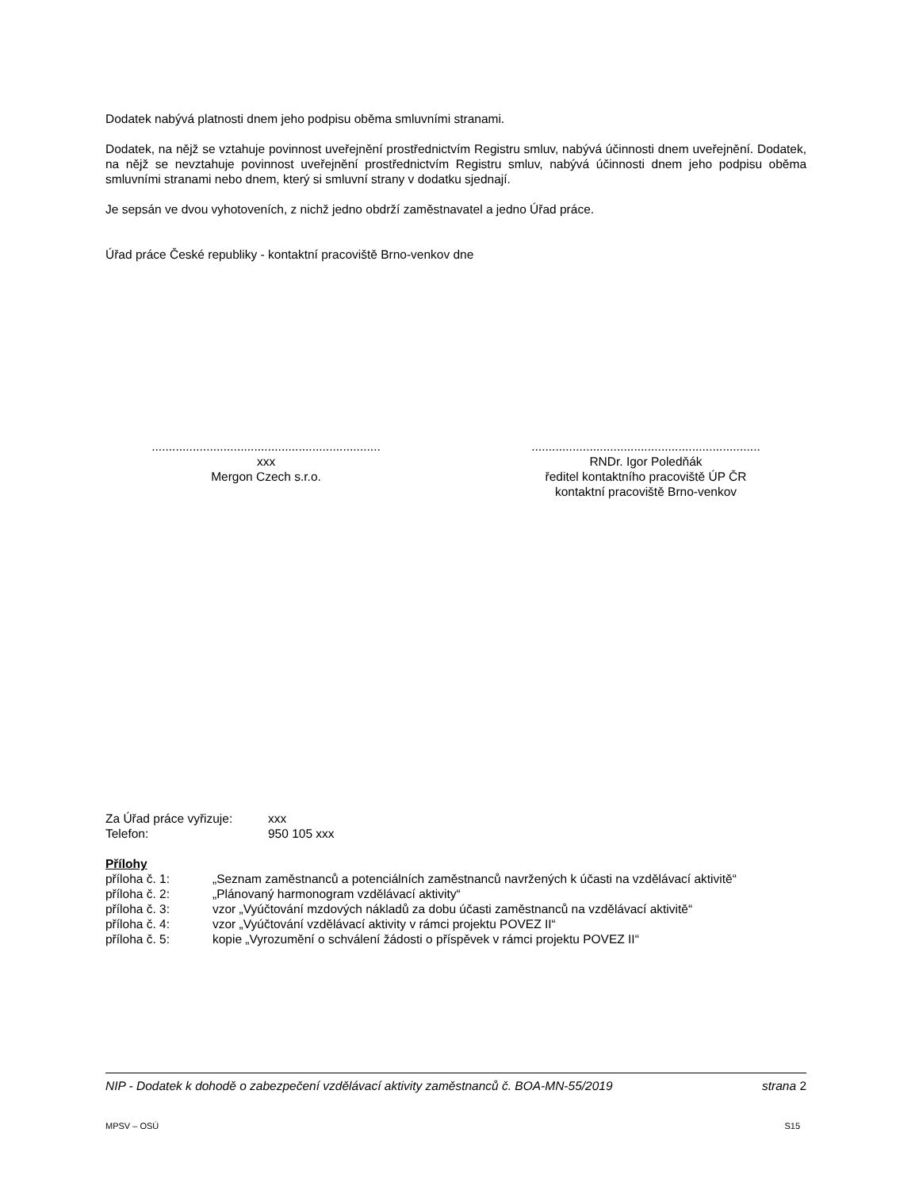Dodatek nabývá platnosti dnem jeho podpisu oběma smluvními stranami.
Dodatek, na nějž se vztahuje povinnost uveřejnění prostřednictvím Registru smluv, nabývá účinnosti dnem uveřejnění. Dodatek, na nějž se nevztahuje povinnost uveřejnění prostřednictvím Registru smluv, nabývá účinnosti dnem jeho podpisu oběma smluvními stranami nebo dnem, který si smluvní strany v dodatku sjednají.
Je sepsán ve dvou vyhotoveních, z nichž jedno obdrží zaměstnavatel a jedno Úřad práce.
Úřad práce České republiky - kontaktní pracoviště Brno-venkov dne
...................................................................
xxx
Mergon Czech s.r.o.
...................................................................
RNDr. Igor Poledňák
ředitel kontaktního pracoviště ÚP ČR
kontaktní pracoviště Brno-venkov
| Za Úřad práce vyřizuje: | xxx |
| Telefon: | 950 105 xxx |
Přílohy
| příloha č. 1: | „Seznam zaměstnanců a potenciálních zaměstnanců navržených k účasti na vzdělávací aktivitě“ |
| příloha č. 2: | „Plánovaný harmonogram vzdělávací aktivity“ |
| příloha č. 3: | vzor „Vyúčtování mzdových nákladů za dobu účasti zaměstnanců na vzdělávací aktivitě“ |
| příloha č. 4: | vzor „Vyúčtování vzdělávací aktivity v rámci projektu POVEZ II“ |
| příloha č. 5: | kopie „Vyrozumění o schválení žádosti o příspěvek v rámci projektu POVEZ II“ |
NIP - Dodatek k dohodě o zabezpečení vzdělávací aktivity zaměstnanců č. BOA-MN-55/2019 strana 2
MPSV – OSÚ S15